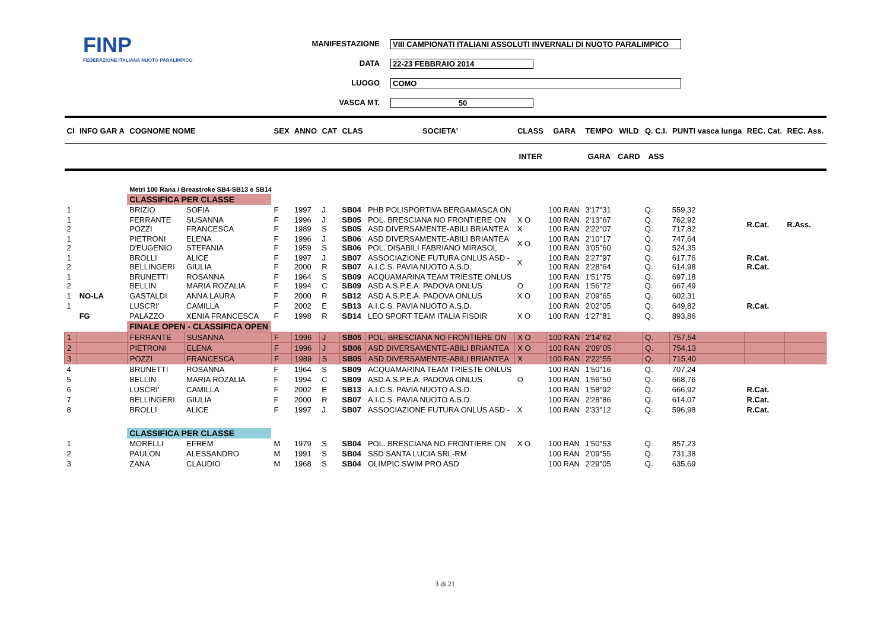FINP
FEDERAZIONE ITALIANA NUOTO PARALIMPICO
MANIFESTAZIONE VIII CAMPIONATI ITALIANI ASSOLUTI INVERNALI DI NUOTO PARALIMPICO
DATA 22-23 FEBBRAIO 2014
LUOGO COMO
VASCA MT. 50
| Cl | INFO GAR A | COGNOME NOME | | SEX | ANNO | CAT | CLAS | SOCIETA' | CLASS | GARA | TEMPO | WILD | Q. C.I. | PUNTI vasca lunga | REC. Cat. | REC. Ass. |
| --- | --- | --- | --- | --- | --- | --- | --- | --- | --- | --- | --- | --- | --- | --- | --- | --- |
| | | | | | | | | | INTER | | GARA | CARD | ASS | | | |
| | | Metri 100 Rana / Breastroke SB4-SB13 e SB14 | | | | | | | | | | | | | | |
| | | CLASSIFICA PER CLASSE | | | | | | | | | | | | | | |
| 1 | | BRIZIO | SOFIA | F | 1997 | J | SB04 | PHB POLISPORTIVA BERGAMASCA ON | | 100 RAN | 3'17"31 | | Q. | 559,32 | | |
| 1 2 | | FERRANTE POZZI | SUSANNA FRANCESCA | F F | 1996 1989 | J S | SB05 SB05 | POL. BRESCIANA NO FRONTIERE ON ASD DIVERSAMENTE-ABILI BRIANTEA | X O X | 100 RAN 100 RAN | 2'13"67 2'22"07 | | Q. Q. | 762,92 717,82 | R.Cat. | R.Ass. |
| 1 2 | | PIETRONI D'EUGENIO | ELENA STEFANIA | F F | 1996 1959 | J S | SB06 SB06 | ASD DIVERSAMENTE-ABILI BRIANTEA POL. DISABILI FABRIANO MIRASOL | X O | 100 RAN 100 RAN | 2'10"17 3'05"60 | | Q. Q. | 747,64 524,35 | | |
| 1 2 | | BROLLI BELLINGERI | ALICE GIULIA | F F | 1997 2000 | J R | SB07 SB07 | ASSOCIAZIONE FUTURA ONLUS ASD - A.I.C.S. PAVIA NUOTO A.S.D. | X | 100 RAN 100 RAN | 2'27"97 2'28"64 | | Q. Q. | 617,76 614,98 | R.Cat. R.Cat. | |
| 1 2 | | BRUNETTI BELLIN | ROSANNA MARIA ROZALIA | F F | 1964 1994 | S C | SB09 SB09 | ACQUAMARINA TEAM TRIESTE ONLUS ASD A.S.P.E.A. PADOVA ONLUS | O | 100 RAN 100 RAN | 1'51"75 1'56"72 | | Q. Q. | 697,18 667,49 | | |
| 1 | NO-LA | GASTALDI | ANNA LAURA | F | 2000 | R | SB12 | ASD A.S.P.E.A. PADOVA ONLUS | X O | 100 RAN | 2'09"65 | | Q. | 602,31 | | |
| 1 | | LUSCRI' | CAMILLA | F | 2002 | E | SB13 | A.I.C.S. PAVIA NUOTO A.S.D. | | 100 RAN | 2'02"05 | | Q. | 649,82 | R.Cat. | |
| | FG | PALAZZO | XENIA FRANCESCA | F | 1998 | R | SB14 | LEO SPORT TEAM ITALIA FISDIR | X O | 100 RAN | 1'27"81 | | Q. | 893,86 | | |
| | | FINALE OPEN - CLASSIFICA OPEN | | | | | | | | | | | | | | |
| 1 | | FERRANTE | SUSANNA | F | 1996 | J | SB05 | POL. BRESCIANA NO FRONTIERE ON | X O | 100 RAN | 2'14"62 | | Q. | 757,54 | | |
| 2 | | PIETRONI | ELENA | F | 1996 | J | SB06 | ASD DIVERSAMENTE-ABILI BRIANTEA | X O | 100 RAN | 2'09"05 | | Q. | 754,13 | | |
| 3 | | POZZI | FRANCESCA | F | 1989 | S | SB05 | ASD DIVERSAMENTE-ABILI BRIANTEA | X | 100 RAN | 2'22"55 | | Q. | 715,40 | | |
| 4 | | BRUNETTI | ROSANNA | F | 1964 | S | SB09 | ACQUAMARINA TEAM TRIESTE ONLUS | | 100 RAN | 1'50"16 | | Q. | 707,24 | | |
| 5 | | BELLIN | MARIA ROZALIA | F | 1994 | C | SB09 | ASD A.S.P.E.A. PADOVA ONLUS | O | 100 RAN | 1'56"50 | | Q. | 668,76 | | |
| 6 | | LUSCRI' | CAMILLA | F | 2002 | E | SB13 | A.I.C.S. PAVIA NUOTO A.S.D. | | 100 RAN | 1'58"92 | | Q. | 666,92 | R.Cat. | |
| 7 | | BELLINGERI | GIULIA | F | 2000 | R | SB07 | A.I.C.S. PAVIA NUOTO A.S.D. | | 100 RAN | 2'28"86 | | Q. | 614,07 | R.Cat. | |
| 8 | | BROLLI | ALICE | F | 1997 | J | SB07 | ASSOCIAZIONE FUTURA ONLUS ASD - | X | 100 RAN | 2'33"12 | | Q. | 596,98 | R.Cat. | |
| | | CLASSIFICA PER CLASSE | | | | | | | | | | | | | | |
| 1 | | MORELLI | EFREM | M | 1979 | S | SB04 | POL. BRESCIANA NO FRONTIERE ON | X O | 100 RAN | 1'50"53 | | Q. | 857,23 | | |
| 2 | | PAULON | ALESSANDRO | M | 1991 | S | SB04 | SSD SANTA LUCIA SRL-RM | | 100 RAN | 2'09"55 | | Q. | 731,38 | | |
| 3 | | ZANA | CLAUDIO | M | 1968 | S | SB04 | OLIMPIC SWIM PRO ASD | | 100 RAN | 2'29"05 | | Q. | 635,69 | | |
3 di 21